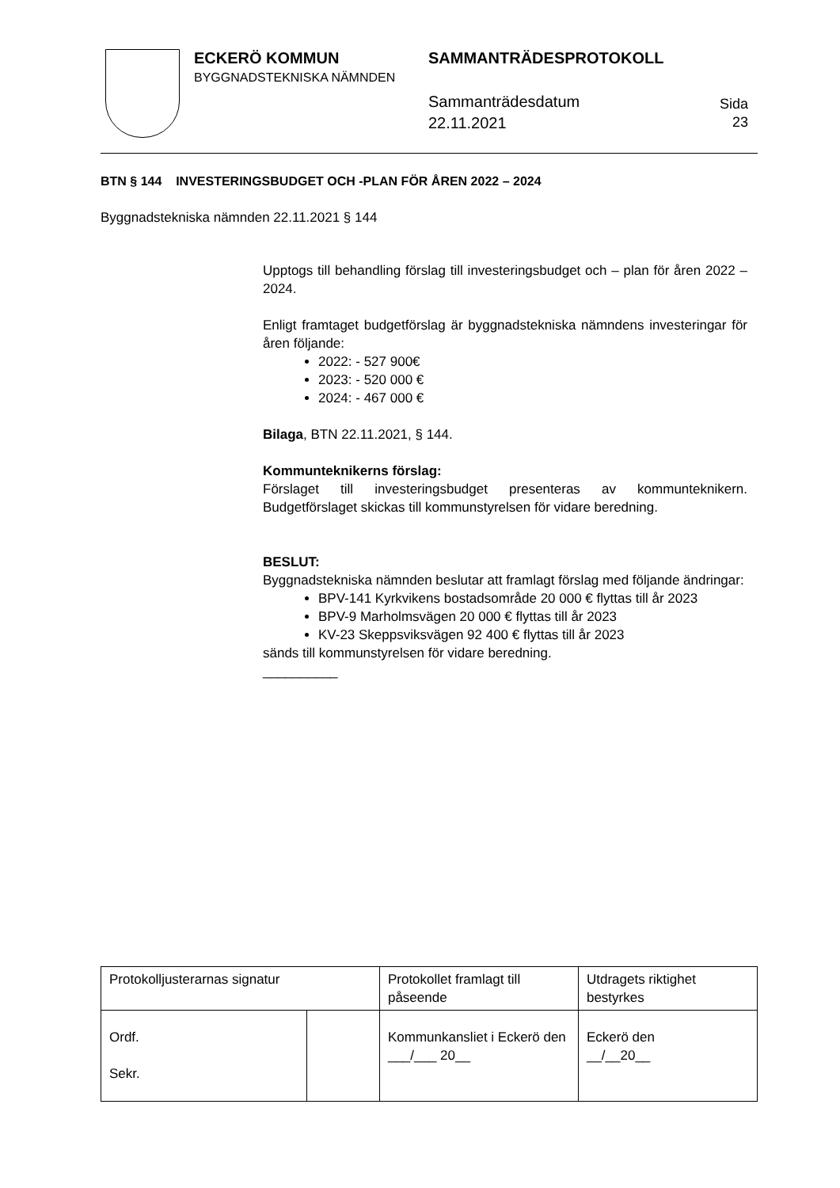ECKERÖ KOMMUN
BYGGNADSTEKNISKA NÄMNDEN
SAMMANTRÄDESPROTOKOLL
Sammanträdesdatum
22.11.2021
Sida
23
BTN § 144 INVESTERINGSBUDGET OCH -PLAN FÖR ÅREN 2022 – 2024
Byggnadstekniska nämnden 22.11.2021 § 144
Upptogs till behandling förslag till investeringsbudget och – plan för åren 2022 – 2024.
Enligt framtaget budgetförslag är byggnadstekniska nämndens investeringar för åren följande:
2022: - 527 900€
2023: - 520 000 €
2024: - 467 000 €
Bilaga, BTN 22.11.2021, § 144.
Kommunteknikerns förslag:
Förslaget till investeringsbudget presenteras av kommunteknikern. Budgetförslaget skickas till kommunstyrelsen för vidare beredning.
BESLUT:
Byggnadstekniska nämnden beslutar att framlagt förslag med följande ändringar:
BPV-141 Kyrkvikens bostadsområde 20 000 € flyttas till år 2023
BPV-9 Marholmsvägen 20 000 € flyttas till år 2023
KV-23 Skeppsviksvägen 92 400 € flyttas till år 2023
sänds till kommunstyrelsen för vidare beredning.
__________
| Protokolljusterarnas signatur | | Protokollet framlagt till påseende | Utdragets riktighet bestyrkes |
| Ordf. Sekr. | | Kommunkansliet i Eckerö den ___/___ 20__ | Eckerö den __/__20__ |